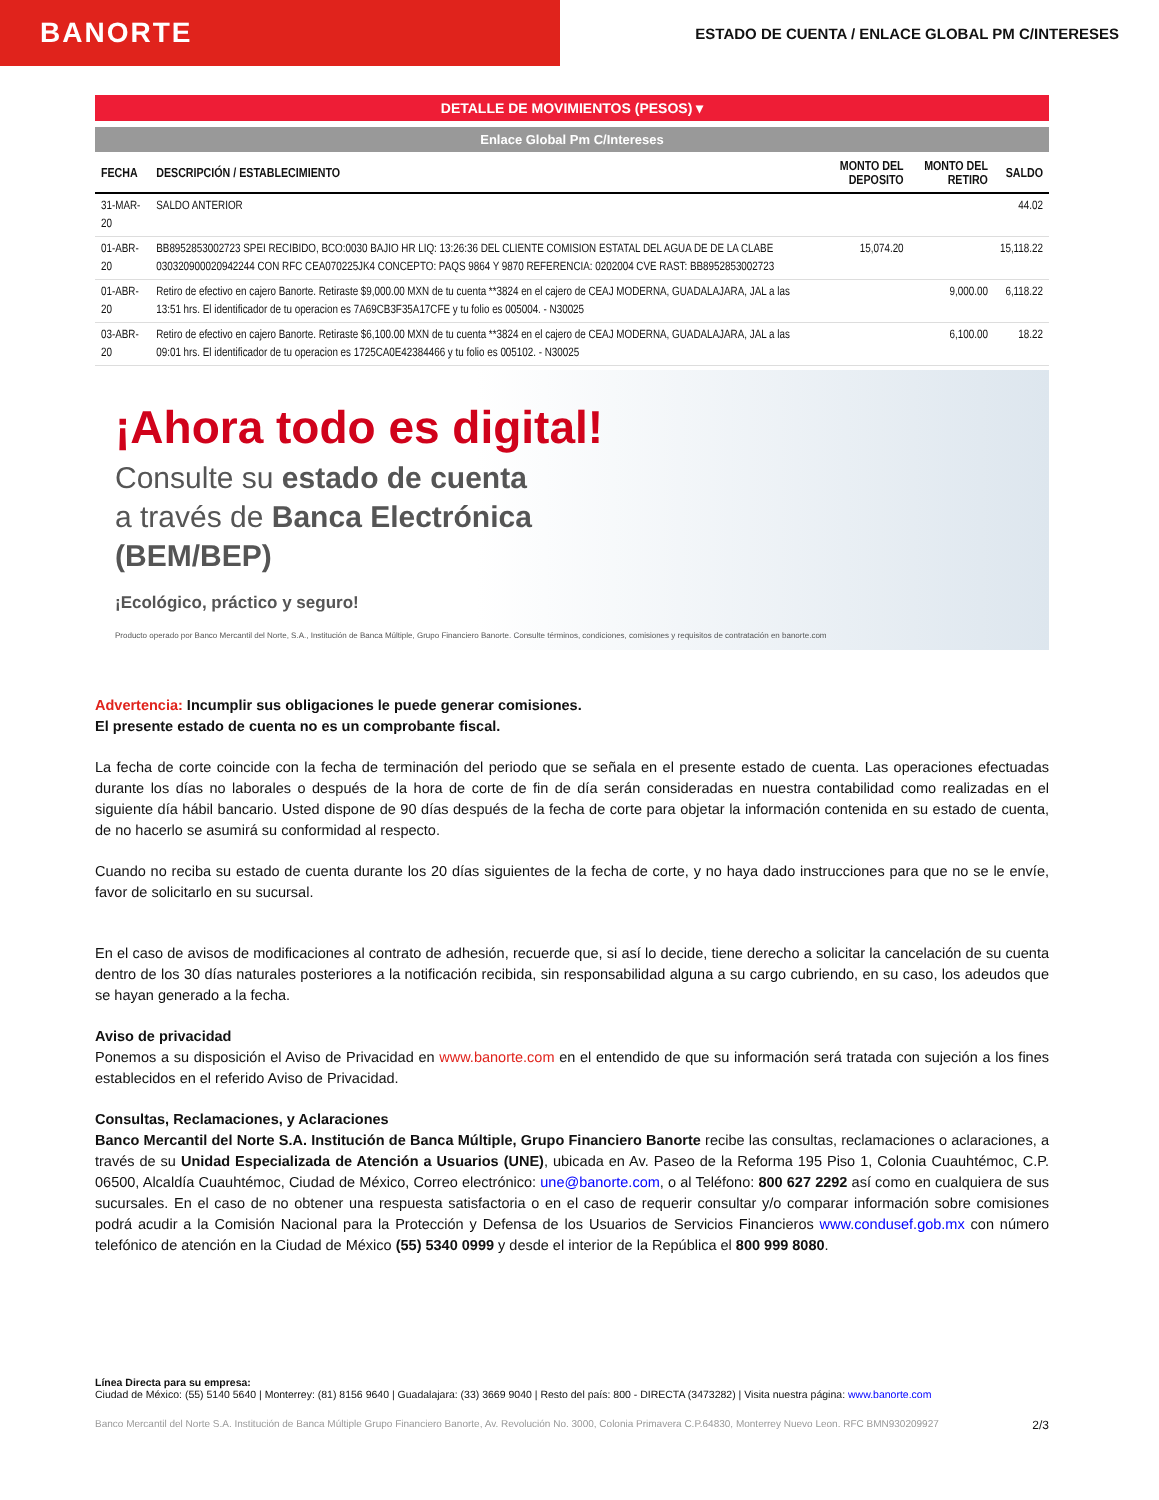BANORTE
ESTADO DE CUENTA / ENLACE GLOBAL PM C/INTERESES
DETALLE DE MOVIMIENTOS (PESOS) ▾
Enlace Global Pm C/Intereses
| FECHA | DESCRIPCIÓN / ESTABLECIMIENTO | MONTO DEL DEPOSITO | MONTO DEL RETIRO | SALDO |
| --- | --- | --- | --- | --- |
| 31-MAR-20 | SALDO ANTERIOR | | | 44.02 |
| 01-ABR-20 | BB8952853002723 SPEI RECIBIDO, BCO:0030 BAJIO HR LIQ: 13:26:36 DEL CLIENTE COMISION ESTATAL DEL AGUA DE DE LA CLABE 030320900020942244 CON RFC CEA070225JK4 CONCEPTO: PAQS 9864 Y 9870 REFERENCIA: 0202004 CVE RAST: BB8952853002723 | 15,074.20 | | 15,118.22 |
| 01-ABR-20 | Retiro de efectivo en cajero Banorte. Retiraste $9,000.00 MXN de tu cuenta **3824 en el cajero de CEAJ MODERNA, GUADALAJARA, JAL a las 13:51 hrs. El identificador de tu operacion es 7A69CB3F35A17CFE y tu folio es 005004. - N30025 | | 9,000.00 | 6,118.22 |
| 03-ABR-20 | Retiro de efectivo en cajero Banorte. Retiraste $6,100.00 MXN de tu cuenta **3824 en el cajero de CEAJ MODERNA, GUADALAJARA, JAL a las 09:01 hrs. El identificador de tu operacion es 1725CA0E42384466 y tu folio es 005102. - N30025 | | 6,100.00 | 18.22 |
¡Ahora todo es digital!
Consulte su estado de cuenta
a través de Banca Electrónica
(BEM/BEP)
¡Ecológico, práctico y seguro!
Producto operado por Banco Mercantil del Norte, S.A., Institución de Banca Múltiple, Grupo Financiero Banorte. Consulte términos, condiciones, comisiones y requisitos de contratación en banorte.com
Advertencia: Incumplir sus obligaciones le puede generar comisiones.
El presente estado de cuenta no es un comprobante fiscal.
La fecha de corte coincide con la fecha de terminación del periodo que se señala en el presente estado de cuenta. Las operaciones efectuadas durante los días no laborales o después de la hora de corte de fin de día serán consideradas en nuestra contabilidad como realizadas en el siguiente día hábil bancario. Usted dispone de 90 días después de la fecha de corte para objetar la información contenida en su estado de cuenta, de no hacerlo se asumirá su conformidad al respecto.
Cuando no reciba su estado de cuenta durante los 20 días siguientes de la fecha de corte, y no haya dado instrucciones para que no se le envíe, favor de solicitarlo en su sucursal.
En el caso de avisos de modificaciones al contrato de adhesión, recuerde que, si así lo decide, tiene derecho a solicitar la cancelación de su cuenta dentro de los 30 días naturales posteriores a la notificación recibida, sin responsabilidad alguna a su cargo cubriendo, en su caso, los adeudos que se hayan generado a la fecha.
Aviso de privacidad
Ponemos a su disposición el Aviso de Privacidad en www.banorte.com en el entendido de que su información será tratada con sujeción a los fines establecidos en el referido Aviso de Privacidad.
Consultas, Reclamaciones, y Aclaraciones
Banco Mercantil del Norte S.A. Institución de Banca Múltiple, Grupo Financiero Banorte recibe las consultas, reclamaciones o aclaraciones, a través de su Unidad Especializada de Atención a Usuarios (UNE), ubicada en Av. Paseo de la Reforma 195 Piso 1, Colonia Cuauhtémoc, C.P. 06500, Alcaldía Cuauhtémoc, Ciudad de México, Correo electrónico: une@banorte.com, o al Teléfono: 800 627 2292 así como en cualquiera de sus sucursales. En el caso de no obtener una respuesta satisfactoria o en el caso de requerir consultar y/o comparar información sobre comisiones podrá acudir a la Comisión Nacional para la Protección y Defensa de los Usuarios de Servicios Financieros www.condusef.gob.mx con número telefónico de atención en la Ciudad de México (55) 5340 0999 y desde el interior de la República el 800 999 8080.
Línea Directa para su empresa:
Ciudad de México: (55) 5140 5640 | Monterrey: (81) 8156 9640 | Guadalajara: (33) 3669 9040 | Resto del país: 800 - DIRECTA (3473282) | Visita nuestra página: www.banorte.com
Banco Mercantil del Norte S.A. Institución de Banca Múltiple Grupo Financiero Banorte, Av. Revolución No. 3000, Colonia Primavera C.P.64830, Monterrey Nuevo Leon. RFC BMN930209927 2/3